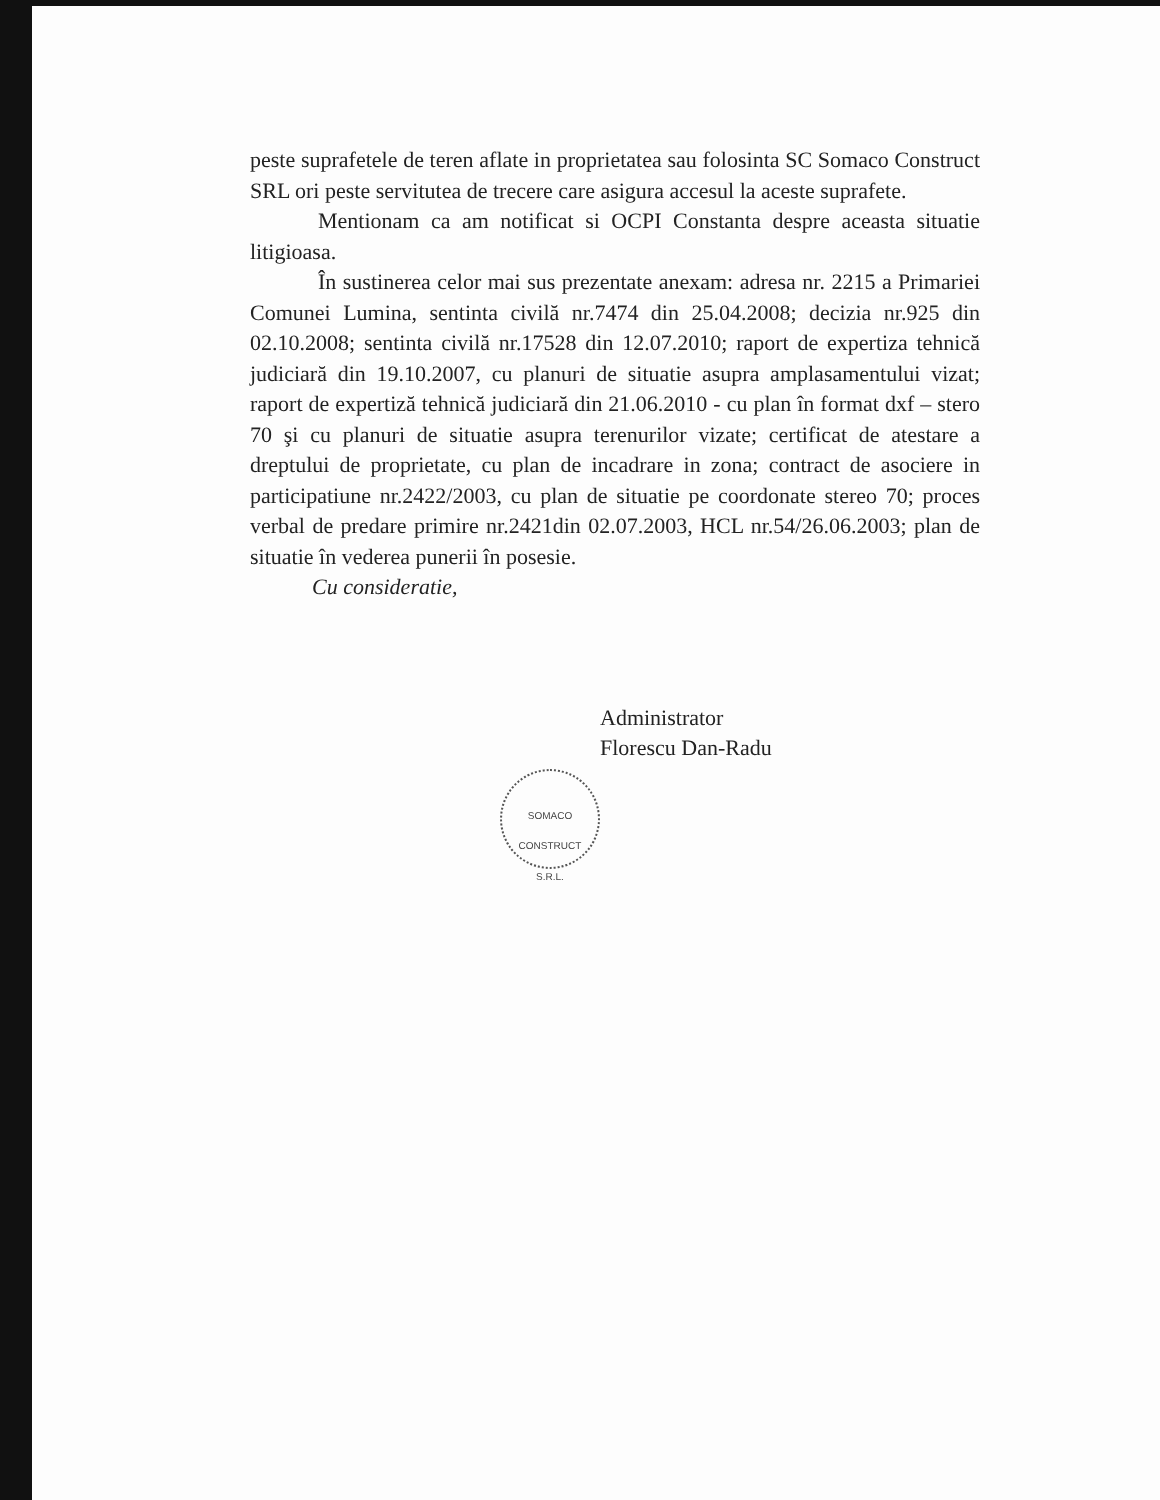peste suprafetele de teren aflate in proprietatea sau folosinta SC Somaco Construct SRL ori peste servitutea de trecere care asigura accesul la aceste suprafete.
Mentionam ca am notificat si OCPI Constanta despre aceasta situatie litigioasa.
În sustinerea celor mai sus prezentate anexam: adresa nr. 2215 a Primariei Comunei Lumina, sentinta civilă nr.7474 din 25.04.2008; decizia nr.925 din 02.10.2008; sentinta civilă nr.17528 din 12.07.2010; raport de expertiza tehnică judiciară din 19.10.2007, cu planuri de situatie asupra amplasamentului vizat; raport de expertiză tehnică judiciară din 21.06.2010 - cu plan în format dxf – stero 70 şi cu planuri de situatie asupra terenurilor vizate; certificat de atestare a dreptului de proprietate, cu plan de incadrare in zona; contract de asociere in participatiune nr.2422/2003, cu plan de situatie pe coordonate stereo 70; proces verbal de predare primire nr.2421din 02.07.2003, HCL nr.54/26.06.2003; plan de situatie în vederea punerii în posesie.
Cu consideratie,
Administrator
Florescu Dan-Radu
SOMACO
CONSTRUCT
S.R.L.